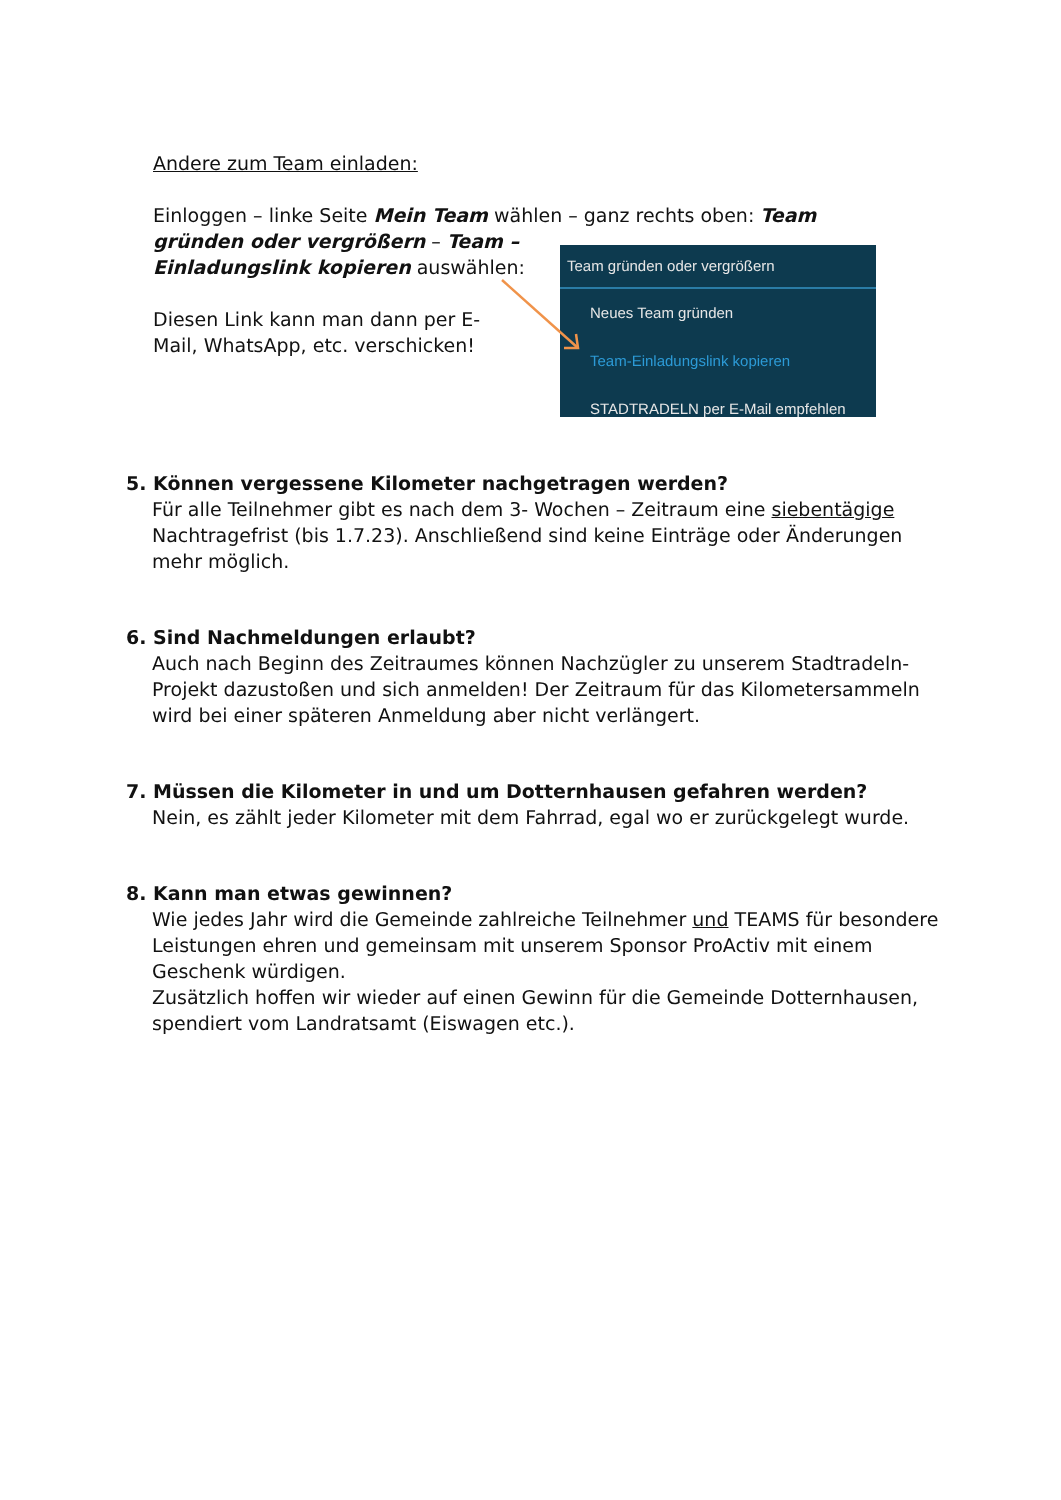Andere zum Team einladen:
Einloggen – linke Seite Mein Team wählen – ganz rechts oben: Team
gründen oder vergrößern – Team –
Einladungslink kopieren auswählen:
Diesen Link kann man dann per E-
Mail, WhatsApp, etc. verschicken!
Team gründen oder vergrößern
Neues Team gründen
Team-Einladungslink kopieren
STADTRADELN per E-Mail empfehlen
5. Können vergessene Kilometer nachgetragen werden?
Für alle Teilnehmer gibt es nach dem 3- Wochen – Zeitraum eine siebentägige Nachtragefrist (bis 1.7.23). Anschließend sind keine Einträge oder Änderungen mehr möglich.
6. Sind Nachmeldungen erlaubt?
Auch nach Beginn des Zeitraumes können Nachzügler zu unserem Stadtradeln-Projekt dazustoßen und sich anmelden! Der Zeitraum für das Kilometersammeln wird bei einer späteren Anmeldung aber nicht verlängert.
7. Müssen die Kilometer in und um Dotternhausen gefahren werden?
Nein, es zählt jeder Kilometer mit dem Fahrrad, egal wo er zurückgelegt wurde.
8. Kann man etwas gewinnen?
Wie jedes Jahr wird die Gemeinde zahlreiche Teilnehmer und TEAMS für besondere Leistungen ehren und gemeinsam mit unserem Sponsor ProActiv mit einem Geschenk würdigen.
Zusätzlich hoffen wir wieder auf einen Gewinn für die Gemeinde Dotternhausen, spendiert vom Landratsamt (Eiswagen etc.).